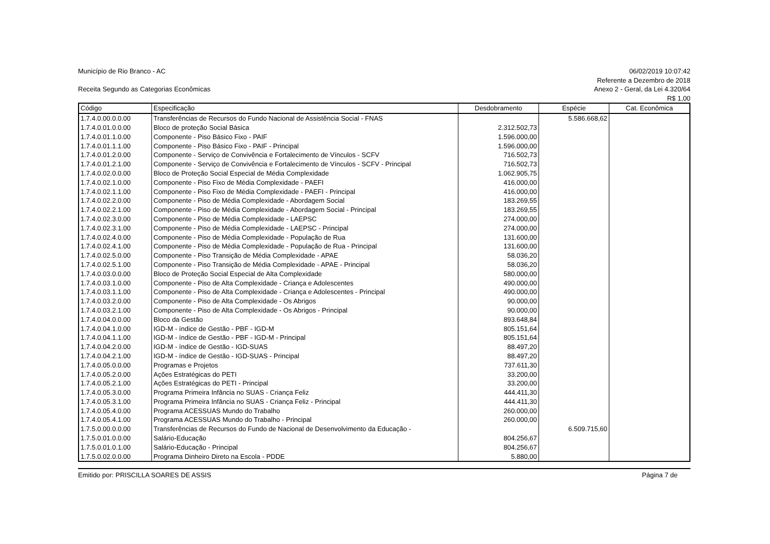Município de Rio Branco - AC
Receita Segundo as Categorias Econômicas
06/02/2019 10:07:42
Referente a Dezembro de 2018
Anexo 2 - Geral, da Lei 4.320/64
R$ 1,00
| Código | Especificação | Desdobramento | Espécie | Cat. Econômica |
| --- | --- | --- | --- | --- |
| 1.7.4.0.00.0.0.00 | Transferências de Recursos do Fundo Nacional de Assistência Social - FNAS | | 5.586.668,62 | |
| 1.7.4.0.01.0.0.00 | Bloco de proteção Social Básica | 2.312.502,73 | | |
| 1.7.4.0.01.1.0.00 | Componente - Piso Básico Fixo - PAIF | 1.596.000,00 | | |
| 1.7.4.0.01.1.1.00 | Componente - Piso Básico Fixo - PAIF - Principal | 1.596.000,00 | | |
| 1.7.4.0.01.2.0.00 | Componente - Serviço de Convivência e Fortalecimento de Vínculos - SCFV | 716.502,73 | | |
| 1.7.4.0.01.2.1.00 | Componente - Serviço de Convivência e Fortalecimento de Vínculos - SCFV - Principal | 716.502,73 | | |
| 1.7.4.0.02.0.0.00 | Bloco de Proteção Social Especial de Média Complexidade | 1.062.905,75 | | |
| 1.7.4.0.02.1.0.00 | Componente - Piso Fixo de Média Complexidade - PAEFI | 416.000,00 | | |
| 1.7.4.0.02.1.1.00 | Componente - Piso Fixo de Média Complexidade - PAEFI - Principal | 416.000,00 | | |
| 1.7.4.0.02.2.0.00 | Componente - Piso de Média Complexidade - Abordagem Social | 183.269,55 | | |
| 1.7.4.0.02.2.1.00 | Componente - Piso de Média Complexidade - Abordagem Social - Principal | 183.269,55 | | |
| 1.7.4.0.02.3.0.00 | Componente - Piso de Média Complexidade - LAEPSC | 274.000,00 | | |
| 1.7.4.0.02.3.1.00 | Componente - Piso de Média Complexidade - LAEPSC - Principal | 274.000,00 | | |
| 1.7.4.0.02.4.0.00 | Componente - Piso de Média Complexidade - População de Rua | 131.600,00 | | |
| 1.7.4.0.02.4.1.00 | Componente - Piso de Média Complexidade - População de Rua - Principal | 131.600,00 | | |
| 1.7.4.0.02.5.0.00 | Componente - Piso Transição de Média Complexidade - APAE | 58.036,20 | | |
| 1.7.4.0.02.5.1.00 | Componente - Piso Transição de Média Complexidade - APAE - Principal | 58.036,20 | | |
| 1.7.4.0.03.0.0.00 | Bloco de Proteção Social Especial de Alta Complexidade | 580.000,00 | | |
| 1.7.4.0.03.1.0.00 | Componente - Piso de Alta Complexidade - Criança e Adolescentes | 490.000,00 | | |
| 1.7.4.0.03.1.1.00 | Componente - Piso de Alta Complexidade - Criança e Adolescentes - Principal | 490.000,00 | | |
| 1.7.4.0.03.2.0.00 | Componente - Piso de Alta Complexidade - Os Abrigos | 90.000,00 | | |
| 1.7.4.0.03.2.1.00 | Componente - Piso de Alta Complexidade - Os Abrigos - Principal | 90.000,00 | | |
| 1.7.4.0.04.0.0.00 | Bloco da Gestão | 893.648,84 | | |
| 1.7.4.0.04.1.0.00 | IGD-M - índice de Gestão - PBF - IGD-M | 805.151,64 | | |
| 1.7.4.0.04.1.1.00 | IGD-M - índice de Gestão - PBF - IGD-M - Principal | 805.151,64 | | |
| 1.7.4.0.04.2.0.00 | IGD-M - índice de Gestão - IGD-SUAS | 88.497,20 | | |
| 1.7.4.0.04.2.1.00 | IGD-M - índice de Gestão - IGD-SUAS - Principal | 88.497,20 | | |
| 1.7.4.0.05.0.0.00 | Programas e Projetos | 737.611,30 | | |
| 1.7.4.0.05.2.0.00 | Ações Estratégicas do PETI | 33.200,00 | | |
| 1.7.4.0.05.2.1.00 | Ações Estratégicas do PETI - Principal | 33.200,00 | | |
| 1.7.4.0.05.3.0.00 | Programa Primeira Infância no SUAS - Criança Feliz | 444.411,30 | | |
| 1.7.4.0.05.3.1.00 | Programa Primeira Infância no SUAS - Criança Feliz - Principal | 444.411,30 | | |
| 1.7.4.0.05.4.0.00 | Programa ACESSUAS Mundo do Trabalho | 260.000,00 | | |
| 1.7.4.0.05.4.1.00 | Programa ACESSUAS Mundo do Trabalho - Principal | 260.000,00 | | |
| 1.7.5.0.00.0.0.00 | Transferências de Recursos do Fundo de Nacional de Desenvolvimento da Educação - | | 6.509.715,60 | |
| 1.7.5.0.01.0.0.00 | Salário-Educação | 804.256,67 | | |
| 1.7.5.0.01.0.1.00 | Salário-Educação - Principal | 804.256,67 | | |
| 1.7.5.0.02.0.0.00 | Programa Dinheiro Direto na Escola - PDDE | 5.880,00 | | |
Emitido por: PRISCILLA SOARES DE ASSIS
Página 7 de